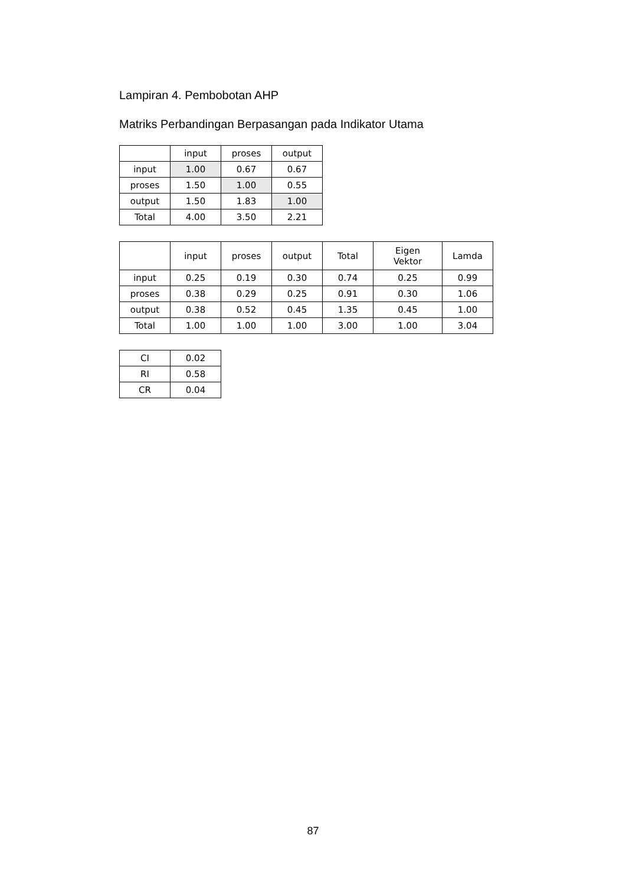Lampiran 4. Pembobotan AHP
Matriks Perbandingan Berpasangan pada Indikator Utama
| | input | proses | output |
| input | 1.00 | 0.67 | 0.67 |
| proses | 1.50 | 1.00 | 0.55 |
| output | 1.50 | 1.83 | 1.00 |
| Total | 4.00 | 3.50 | 2.21 |
| | input | proses | output | Total | Eigen Vektor | Lamda |
| input | 0.25 | 0.19 | 0.30 | 0.74 | 0.25 | 0.99 |
| proses | 0.38 | 0.29 | 0.25 | 0.91 | 0.30 | 1.06 |
| output | 0.38 | 0.52 | 0.45 | 1.35 | 0.45 | 1.00 |
| Total | 1.00 | 1.00 | 1.00 | 3.00 | 1.00 | 3.04 |
| CI | 0.02 |
| RI | 0.58 |
| CR | 0.04 |
87